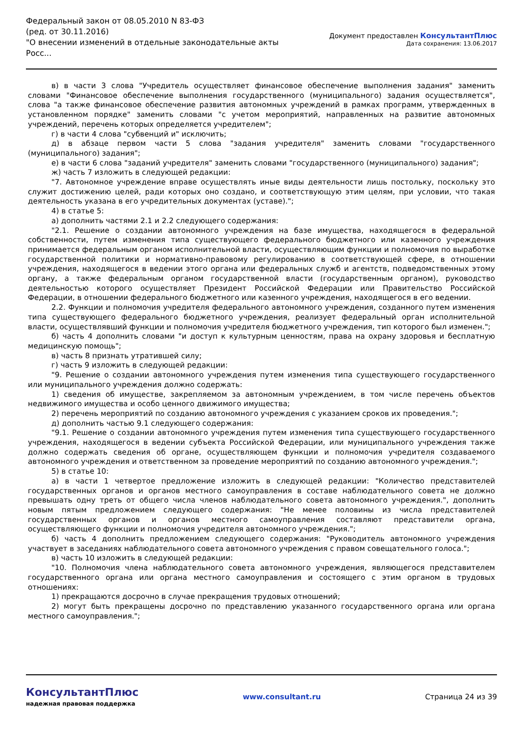Федеральный закон от 08.05.2010 N 83-ФЗ
(ред. от 30.11.2016)
"О внесении изменений в отдельные законодательные акты Росс...
Документ предоставлен КонсультантПлюс
Дата сохранения: 13.06.2017
в) в части 3 слова "Учредитель осуществляет финансовое обеспечение выполнения задания" заменить словами "Финансовое обеспечение выполнения государственного (муниципального) задания осуществляется", слова "а также финансовое обеспечение развития автономных учреждений в рамках программ, утвержденных в установленном порядке" заменить словами "с учетом мероприятий, направленных на развитие автономных учреждений, перечень которых определяется учредителем";
г) в части 4 слова "субвенций и" исключить;
д) в абзаце первом части 5 слова "задания учредителя" заменить словами "государственного (муниципального) задания";
е) в части 6 слова "заданий учредителя" заменить словами "государственного (муниципального) задания";
ж) часть 7 изложить в следующей редакции:
"7. Автономное учреждение вправе осуществлять иные виды деятельности лишь постольку, поскольку это служит достижению целей, ради которых оно создано, и соответствующую этим целям, при условии, что такая деятельность указана в его учредительных документах (уставе).";
4) в статье 5:
а) дополнить частями 2.1 и 2.2 следующего содержания:
"2.1. Решение о создании автономного учреждения на базе имущества, находящегося в федеральной собственности, путем изменения типа существующего федерального бюджетного или казенного учреждения принимается федеральным органом исполнительной власти, осуществляющим функции и полномочия по выработке государственной политики и нормативно-правовому регулированию в соответствующей сфере, в отношении учреждения, находящегося в ведении этого органа или федеральных служб и агентств, подведомственных этому органу, а также федеральным органом государственной власти (государственным органом), руководство деятельностью которого осуществляет Президент Российской Федерации или Правительство Российской Федерации, в отношении федерального бюджетного или казенного учреждения, находящегося в его ведении.
2.2. Функции и полномочия учредителя федерального автономного учреждения, созданного путем изменения типа существующего федерального бюджетного учреждения, реализует федеральный орган исполнительной власти, осуществлявший функции и полномочия учредителя бюджетного учреждения, тип которого был изменен.";
б) часть 4 дополнить словами "и доступ к культурным ценностям, права на охрану здоровья и бесплатную медицинскую помощь";
в) часть 8 признать утратившей силу;
г) часть 9 изложить в следующей редакции:
"9. Решение о создании автономного учреждения путем изменения типа существующего государственного или муниципального учреждения должно содержать:
1) сведения об имуществе, закрепляемом за автономным учреждением, в том числе перечень объектов недвижимого имущества и особо ценного движимого имущества;
2) перечень мероприятий по созданию автономного учреждения с указанием сроков их проведения.";
д) дополнить частью 9.1 следующего содержания:
"9.1. Решение о создании автономного учреждения путем изменения типа существующего государственного учреждения, находящегося в ведении субъекта Российской Федерации, или муниципального учреждения также должно содержать сведения об органе, осуществляющем функции и полномочия учредителя создаваемого автономного учреждения и ответственном за проведение мероприятий по созданию автономного учреждения.";
5) в статье 10:
а) в части 1 четвертое предложение изложить в следующей редакции: "Количество представителей государственных органов и органов местного самоуправления в составе наблюдательного совета не должно превышать одну треть от общего числа членов наблюдательного совета автономного учреждения.", дополнить новым пятым предложением следующего содержания: "Не менее половины из числа представителей государственных органов и органов местного самоуправления составляют представители органа, осуществляющего функции и полномочия учредителя автономного учреждения.";
б) часть 4 дополнить предложением следующего содержания: "Руководитель автономного учреждения участвует в заседаниях наблюдательного совета автономного учреждения с правом совещательного голоса.";
в) часть 10 изложить в следующей редакции:
"10. Полномочия члена наблюдательного совета автономного учреждения, являющегося представителем государственного органа или органа местного самоуправления и состоящего с этим органом в трудовых отношениях:
1) прекращаются досрочно в случае прекращения трудовых отношений;
2) могут быть прекращены досрочно по представлению указанного государственного органа или органа местного самоуправления.";
КонсультантПлюс
надежная правовая поддержка
www.consultant.ru Страница 24 из 39